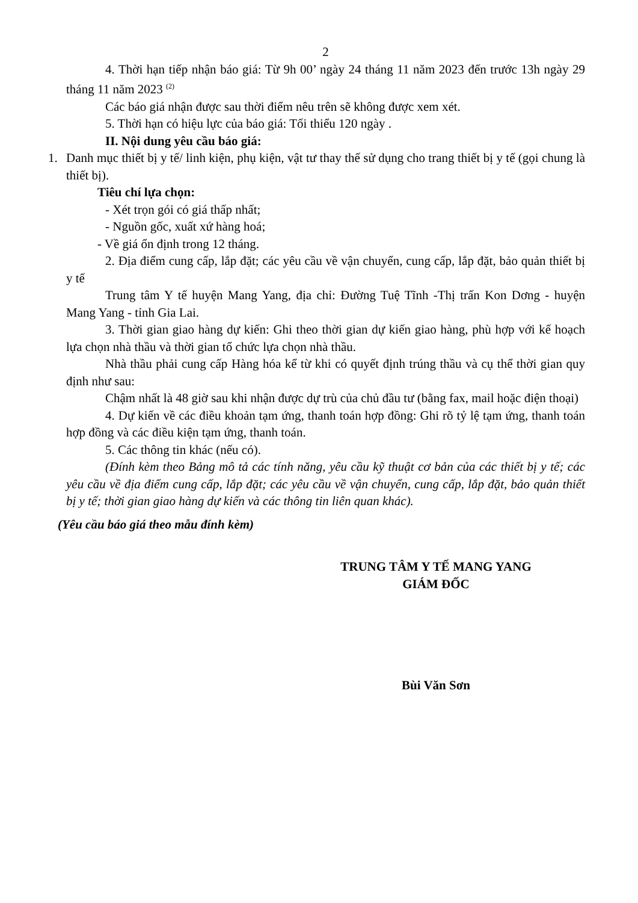2
4. Thời hạn tiếp nhận báo giá: Từ 9h 00’ ngày 24 tháng 11 năm 2023 đến trước 13h ngày 29 tháng 11 năm 2023 <sup>(2)</sup>
Các báo giá nhận được sau thời điểm nêu trên sẽ không được xem xét.
5. Thời hạn có hiệu lực của báo giá: Tối thiểu 120 ngày .
II. Nội dung yêu cầu báo giá:
1. Danh mục thiết bị y tế/ linh kiện, phụ kiện, vật tư thay thế sử dụng cho trang thiết bị y tế (gọi chung là thiết bị).
Tiêu chí lựa chọn:
- Xét trọn gói có giá thấp nhất;
- Nguồn gốc, xuất xứ hàng hoá;
- Về giá ổn định trong 12 tháng.
2. Địa điểm cung cấp, lắp đặt; các yêu cầu về vận chuyển, cung cấp, lắp đặt, bảo quản thiết bị y tế
Trung tâm Y tế huyện Mang Yang, địa chỉ: Đường Tuệ Tĩnh -Thị trấn Kon Dơng - huyện Mang Yang - tỉnh Gia Lai.
3. Thời gian giao hàng dự kiến: Ghi theo thời gian dự kiến giao hàng, phù hợp với kế hoạch lựa chọn nhà thầu và thời gian tổ chức lựa chọn nhà thầu.
Nhà thầu phải cung cấp Hàng hóa kể từ khi có quyết định trúng thầu và cụ thể thời gian quy định như sau:
Chậm nhất là 48 giờ sau khi nhận được dự trù của chủ đầu tư (bằng fax, mail hoặc điện thoại)
4. Dự kiến về các điều khoản tạm ứng, thanh toán hợp đồng: Ghi rõ tỷ lệ tạm ứng, thanh toán hợp đồng và các điều kiện tạm ứng, thanh toán.
5. Các thông tin khác (nếu có).
(Đính kèm theo Bảng mô tả các tính năng, yêu cầu kỹ thuật cơ bản của các thiết bị y tế; các yêu cầu về địa điểm cung cấp, lắp đặt; các yêu cầu về vận chuyển, cung cấp, lắp đặt, bảo quản thiết bị y tế; thời gian giao hàng dự kiến và các thông tin liên quan khác).
(Yêu cầu báo giá theo mẫu đính kèm)
TRUNG TÂM Y TẾ MANG YANG
GIÁM ĐỐC
Bùi Văn Sơn